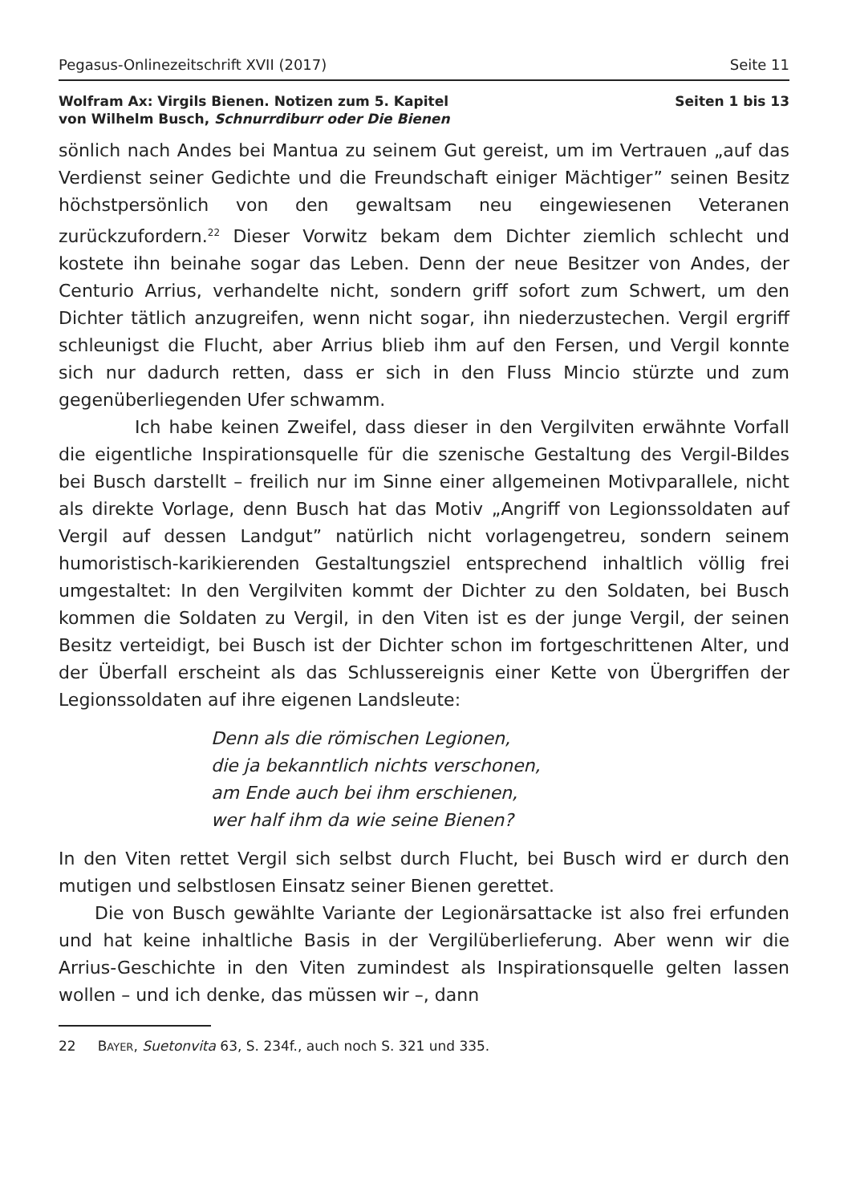Pegasus-Onlinezeitschrift XVII (2017) Seite 11
Wolfram Ax: Virgils Bienen. Notizen zum 5. Kapitel
von Wilhelm Busch, Schnurrdiburr oder Die Bienen
Seiten 1 bis 13
sönlich nach Andes bei Mantua zu seinem Gut gereist, um im Vertrauen „auf das Verdienst seiner Gedichte und die Freundschaft einiger Mächtiger” seinen Besitz höchstpersönlich von den gewaltsam neu eingewiesenen Veteranen zurückzufordern.<sup>22</sup> Dieser Vorwitz bekam dem Dichter ziemlich schlecht und kostete ihn beinahe sogar das Leben. Denn der neue Besitzer von Andes, der Centurio Arrius, verhandelte nicht, sondern griff sofort zum Schwert, um den Dichter tätlich anzugreifen, wenn nicht sogar, ihn niederzustechen. Vergil ergriff schleunigst die Flucht, aber Arrius blieb ihm auf den Fersen, und Vergil konnte sich nur dadurch retten, dass er sich in den Fluss Mincio stürzte und zum gegenüberliegenden Ufer schwamm.
Ich habe keinen Zweifel, dass dieser in den Vergilviten erwähnte Vorfall die eigentliche Inspirationsquelle für die szenische Gestaltung des Vergil-Bildes bei Busch darstellt – freilich nur im Sinne einer allgemeinen Motivparallele, nicht als direkte Vorlage, denn Busch hat das Motiv „Angriff von Legionssoldaten auf Vergil auf dessen Landgut” natürlich nicht vorlagengetreu, sondern seinem humoristisch-karikierenden Gestaltungsziel entsprechend inhaltlich völlig frei umgestaltet: In den Vergilviten kommt der Dichter zu den Soldaten, bei Busch kommen die Soldaten zu Vergil, in den Viten ist es der junge Vergil, der seinen Besitz verteidigt, bei Busch ist der Dichter schon im fortgeschrittenen Alter, und der Überfall erscheint als das Schlussereignis einer Kette von Übergriffen der Legionssoldaten auf ihre eigenen Landsleute:
Denn als die römischen Legionen,
die ja bekanntlich nichts verschonen,
am Ende auch bei ihm erschienen,
wer half ihm da wie seine Bienen?
In den Viten rettet Vergil sich selbst durch Flucht, bei Busch wird er durch den mutigen und selbstlosen Einsatz seiner Bienen gerettet.
Die von Busch gewählte Variante der Legionärsattacke ist also frei erfunden und hat keine inhaltliche Basis in der Vergilüberlieferung. Aber wenn wir die Arrius-Geschichte in den Viten zumindest als Inspirationsquelle gelten lassen wollen – und ich denke, das müssen wir –, dann
22 BAYER, Suetonvita 63, S. 234f., auch noch S. 321 und 335.